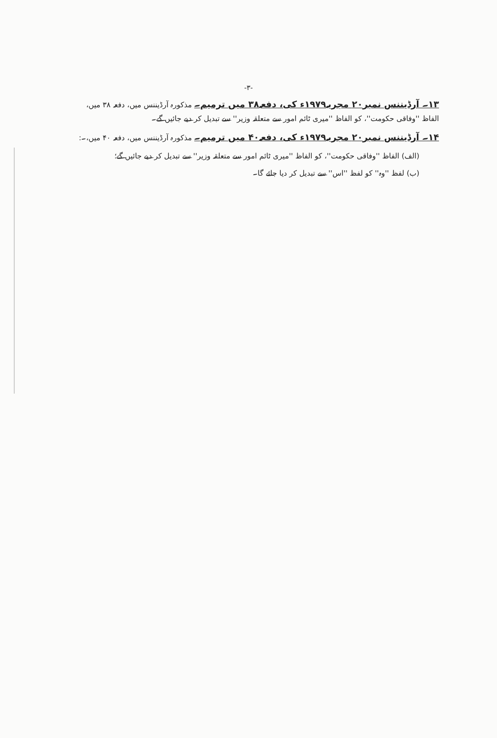-۳-
۱۳۔ آرڈیننس نمبر۲۰ مجریہ۱۹۷۹ء کی، دفعہ۳۸ میں ترمیم۔ مذکورہ آرڈیننس میں، دفعہ ۳۸ میں، الفاظ ''وفاقی حکومت''، کو الفاظ ''میری ٹائم امور سے متعلقہ وزیر'' سے تبدیل کر دیے جائیں گے۔
۱۴۔ آرڈیننس نمبر۲۰ مجریہ۱۹۷۹ء کی، دفعہ۴۰ میں ترمیم۔ مذکورہ آرڈیننس میں، دفعہ ۴۰ میں،۔:
(الف) الفاظ ''وفاقی حکومت''، کو الفاظ ''میری ٹائم امور سے متعلقہ وزیر'' سے تبدیل کر دیے جائیں گے؛
(ب) لفظ ''وہ'' کو لفظ ''اس'' سے تبدیل کر دیا جائے گا۔